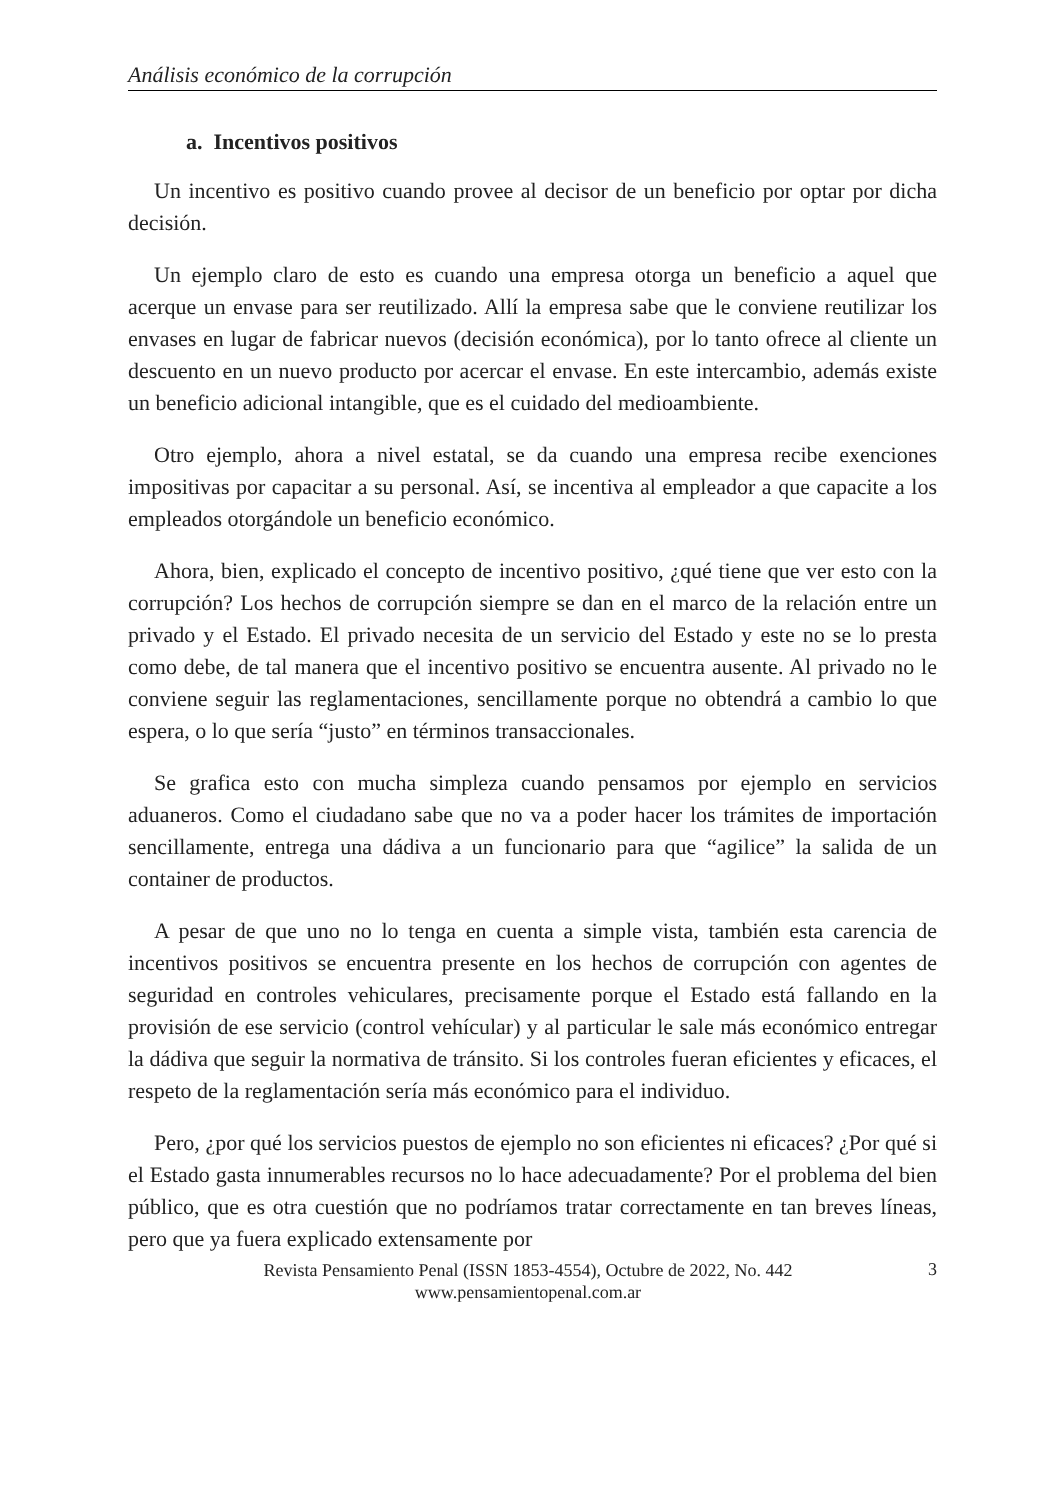Análisis económico de la corrupción
a. Incentivos positivos
Un incentivo es positivo cuando provee al decisor de un beneficio por optar por dicha decisión.
Un ejemplo claro de esto es cuando una empresa otorga un beneficio a aquel que acerque un envase para ser reutilizado. Allí la empresa sabe que le conviene reutilizar los envases en lugar de fabricar nuevos (decisión económica), por lo tanto ofrece al cliente un descuento en un nuevo producto por acercar el envase. En este intercambio, además existe un beneficio adicional intangible, que es el cuidado del medioambiente.
Otro ejemplo, ahora a nivel estatal, se da cuando una empresa recibe exenciones impositivas por capacitar a su personal. Así, se incentiva al empleador a que capacite a los empleados otorgándole un beneficio económico.
Ahora, bien, explicado el concepto de incentivo positivo, ¿qué tiene que ver esto con la corrupción? Los hechos de corrupción siempre se dan en el marco de la relación entre un privado y el Estado. El privado necesita de un servicio del Estado y este no se lo presta como debe, de tal manera que el incentivo positivo se encuentra ausente. Al privado no le conviene seguir las reglamentaciones, sencillamente porque no obtendrá a cambio lo que espera, o lo que sería “justo” en términos transaccionales.
Se grafica esto con mucha simpleza cuando pensamos por ejemplo en servicios aduaneros. Como el ciudadano sabe que no va a poder hacer los trámites de importación sencillamente, entrega una dádiva a un funcionario para que “agilice” la salida de un container de productos.
A pesar de que uno no lo tenga en cuenta a simple vista, también esta carencia de incentivos positivos se encuentra presente en los hechos de corrupción con agentes de seguridad en controles vehiculares, precisamente porque el Estado está fallando en la provisión de ese servicio (control vehícular) y al particular le sale más económico entregar la dádiva que seguir la normativa de tránsito. Si los controles fueran eficientes y eficaces, el respeto de la reglamentación sería más económico para el individuo.
Pero, ¿por qué los servicios puestos de ejemplo no son eficientes ni eficaces? ¿Por qué si el Estado gasta innumerables recursos no lo hace adecuadamente? Por el problema del bien público, que es otra cuestión que no podríamos tratar correctamente en tan breves líneas, pero que ya fuera explicado extensamente por
Revista Pensamiento Penal (ISSN 1853-4554), Octubre de 2022, No. 442
www.pensamientopenal.com.ar
3